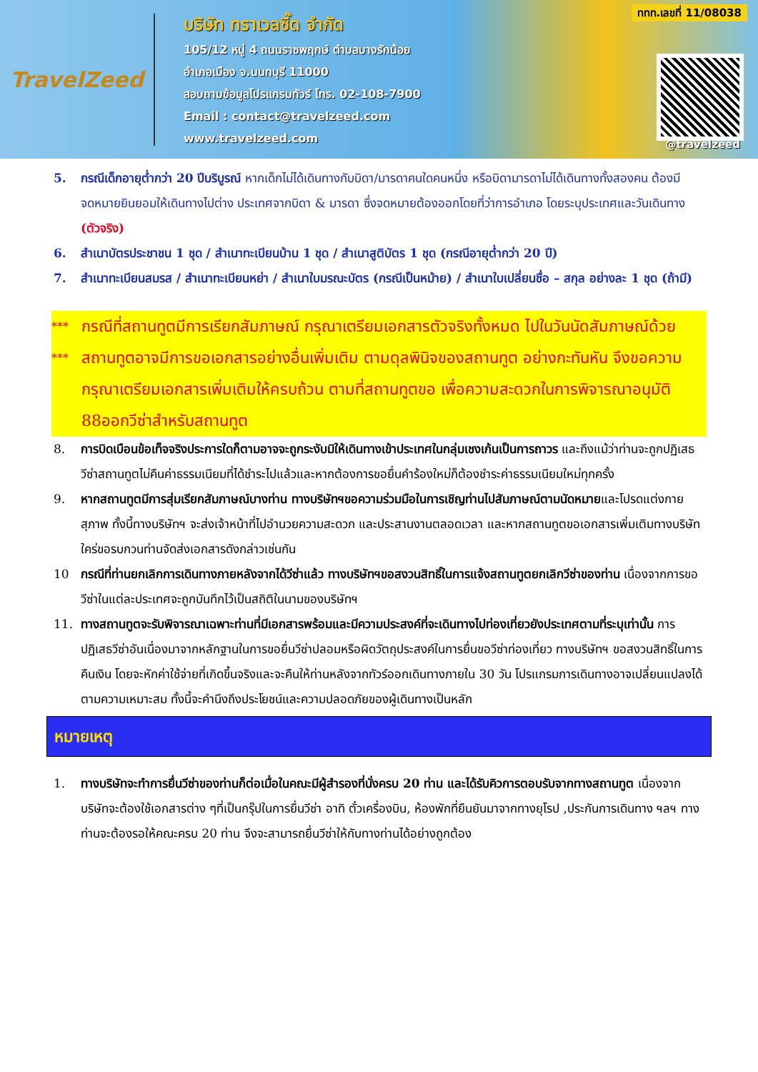TravelZeed
บริษัท ทราเวลซี๊ด จำกัด
105/12 หมู่ 4 ถนนราชพฤกษ์ ตำบลบางรักน้อย
อำเภอเมือง จ.นนทบุรี 11000
สอบถามข้อมูลโปรแกรมทัวร์ โทร. 02-108-7900
Email : contact@travelzeed.com
www.travelzeed.com
ททท.เลขที่ 11/08038
@travelzeed
5. กรณีเด็กอายุต่ำกว่า 20 ปีบริบูรณ์ หากเด็กไม่ได้เดินทางกับบิดา/มารดาคนใดคนหนึ่ง หรือบิดามารดาไม่ได้เดินทางทั้งสองคน ต้องมีจดหมายยินยอมให้เดินทางไปต่าง ประเทศจากบิดา & มารดา ซึ่งจดหมายต้องออกโดยที่ว่าการอำเภอ โดยระบุประเทศและวันเดินทาง (ตัวจริง)
6. สำเนาบัตรประชาชน 1 ชุด / สำเนาทะเบียนบ้าน 1 ชุด / สำเนาสูติบัตร 1 ชุด (กรณีอายุต่ำกว่า 20 ปี)
7. สำเนาทะเบียนสมรส / สำเนาทะเบียนหย่า / สำเนาใบมรณะบัตร (กรณีเป็นหม้าย) / สำเนาใบเปลี่ยนชื่อ – สกุล อย่างละ 1 ชุด (ถ้ามี)
*** กรณีที่สถานทูตมีการเรียกสัมภาษณ์ กรุณาเตรียมเอกสารตัวจริงทั้งหมด ไปในวันนัดสัมภาษณ์ด้วย
*** สถานทูตอาจมีการขอเอกสารอย่างอื่นเพิ่มเติม ตามดุลพินิจของสถานทูต อย่างกะทันหัน จึงขอความกรุณาเตรียมเอกสารเพิ่มเติมให้ครบถ้วน ตามที่สถานทูตขอ เพื่อความสะดวกในการพิจารณาอนุมัติ 88ออกวีซ่าสำหรับสถานทูต
8. การบิดเบือนข้อเท็จจริงประการใดก็ตามอาจจะถูกระงับมิให้เดินทางเข้าประเทศในกลุ่มเชงเก้นเป็นการถาวร และถึงแม้ว่าท่านจะถูกปฏิเสธวีซ่าสถานทูตไม่คืนค่าธรรมเนียมที่ได้ชำระไปแล้วและหากต้องการขอยื่นคำร้องใหม่ก็ต้องชำระค่าธรรมเนียมใหม่ทุกครั้ง
9. หากสถานทูตมีการสุ่มเรียกสัมภาษณ์บางท่าน ทางบริษัทฯขอความร่วมมือในการเชิญท่านไปสัมภาษณ์ตามนัดหมายและโปรดแต่งกายสุภาพ ทั้งนี้ทางบริษัทฯ จะส่งเจ้าหน้าที่ไปอำนวยความสะดวก และประสานงานตลอดเวลา และหากสถานทูตขอเอกสารเพิ่มเติมทางบริษัทใคร่ขอรบกวนท่านจัดส่งเอกสารดังกล่าวเช่นกัน
10 กรณีที่ท่านยกเลิกการเดินทางภายหลังจากได้วีซ่าแล้ว ทางบริษัทฯขอสงวนสิทธิ์ในการแจ้งสถานทูตยกเลิกวีซ่าของท่าน เนื่องจากการขอวีซ่าในแต่ละประเทศจะถูกบันทึกไว้เป็นสถิติในนามของบริษัทฯ
11. ทางสถานทูตจะรับพิจารณาเฉพาะท่านที่มีเอกสารพร้อมและมีความประสงค์ที่จะเดินทางไปท่องเที่ยวยังประเทศตามที่ระบุเท่านั้น การปฏิเสธวีซ่าอันเนื่องมาจากหลักฐานในการขอยื่นวีซ่าปลอมหรือผิดวัตถุประสงค์ในการยื่นขอวีซ่าท่องเที่ยว ทางบริษัทฯ ขอสงวนสิทธิ์ในการคืนเงิน โดยจะหักค่าใช้จ่ายที่เกิดขึ้นจริงและจะคืนให้ท่านหลังจากทัวร์ออกเดินทางภายใน 30 วัน โปรแกรมการเดินทางอาจเปลี่ยนแปลงได้ตามความเหมาะสม ทั้งนี้จะคำนึงถึงประโยชน์และความปลอดภัยของผู้เดินทางเป็นหลัก
หมายเหตุ
1. ทางบริษัทจะทำการยื่นวีซ่าของท่านก็ต่อเมื่อในคณะมีผู้สำรองที่นั่งครบ 20 ท่าน และได้รับคิวการตอบรับจากทางสถานทูต เนื่องจากบริษัทจะต้องใช้เอกสารต่าง ๆที่เป็นกรุ๊ปในการยื่นวีซ่า อาทิ ตั๋วเครื่องบิน, ห้องพักที่ยืนยันมาจากทางยุโรป ,ประกันการเดินทาง ฯลฯ ทางท่านจะต้องรอให้คณะครบ 20 ท่าน จึงจะสามารถยื่นวีซ่าให้กับทางท่านได้อย่างถูกต้อง